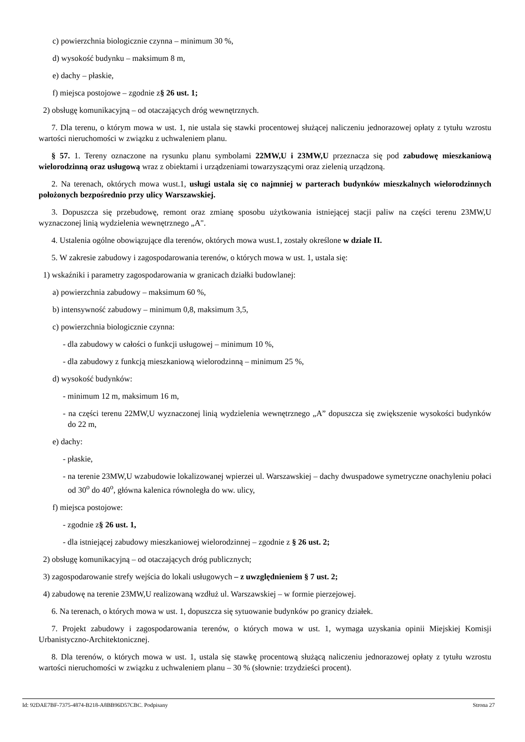c) powierzchnia biologicznie czynna – minimum 30 %,
d) wysokość budynku – maksimum 8 m,
e) dachy – płaskie,
f) miejsca postojowe – zgodnie z§ 26 ust. 1;
2) obsługę komunikacyjną – od otaczających dróg wewnętrznych.
7. Dla terenu, o którym mowa w ust. 1, nie ustala się stawki procentowej służącej naliczeniu jednorazowej opłaty z tytułu wzrostu wartości nieruchomości w związku z uchwaleniem planu.
§ 57. 1. Tereny oznaczone na rysunku planu symbolami 22MW,U i 23MW,U przeznacza się pod zabudowę mieszkaniową wielorodzinną oraz usługową wraz z obiektami i urządzeniami towarzyszącymi oraz zielenią urządzoną.
2. Na terenach, októrych mowa wust.1, usługi ustala się co najmniej w parterach budynków mieszkalnych wielorodzinnych położonych bezpośrednio przy ulicy Warszawskiej.
3. Dopuszcza się przebudowę, remont oraz zmianę sposobu użytkowania istniejącej stacji paliw na części terenu 23MW,U wyznaczonej linią wydzielenia wewnętrznego „A".
4. Ustalenia ogólne obowiązujące dla terenów, októrych mowa wust.1, zostały określone w dziale II.
5. W zakresie zabudowy i zagospodarowania terenów, o których mowa w ust. 1, ustala się:
1) wskaźniki i parametry zagospodarowania w granicach działki budowlanej:
a) powierzchnia zabudowy – maksimum 60 %,
b) intensywność zabudowy – minimum 0,8, maksimum 3,5,
c) powierzchnia biologicznie czynna:
- dla zabudowy w całości o funkcji usługowej – minimum 10 %,
- dla zabudowy z funkcją mieszkaniową wielorodzinną – minimum 25 %,
d) wysokość budynków:
- minimum 12 m, maksimum 16 m,
- na części terenu 22MW,U wyznaczonej linią wydzielenia wewnętrznego „A” dopuszcza się zwiększenie wysokości budynków do 22 m,
e) dachy:
- płaskie,
- na terenie 23MW,U wzabudowie lokalizowanej wpierzei ul. Warszawskiej – dachy dwuspadowe symetryczne onachyleniu połaci od 30<sup>o</sup> do 40<sup>o</sup>, główna kalenica równoległa do ww. ulicy,
f) miejsca postojowe:
- zgodnie z§ 26 ust. 1,
- dla istniejącej zabudowy mieszkaniowej wielorodzinnej – zgodnie z § 26 ust. 2;
2) obsługę komunikacyjną – od otaczających dróg publicznych;
3) zagospodarowanie strefy wejścia do lokali usługowych – z uwzględnieniem § 7 ust. 2;
4) zabudowę na terenie 23MW,U realizowaną wzdłuż ul. Warszawskiej – w formie pierzejowej.
6. Na terenach, o których mowa w ust. 1, dopuszcza się sytuowanie budynków po granicy działek.
7. Projekt zabudowy i zagospodarowania terenów, o których mowa w ust. 1, wymaga uzyskania opinii Miejskiej Komisji Urbanistyczno-Architektonicznej.
8. Dla terenów, o których mowa w ust. 1, ustala się stawkę procentową służącą naliczeniu jednorazowej opłaty z tytułu wzrostu wartości nieruchomości w związku z uchwaleniem planu – 30 % (słownie: trzydzieści procent).
Id: 92DAE7BF-7375-4874-B218-A8BB96D57CBC. Podpisany Strona 27